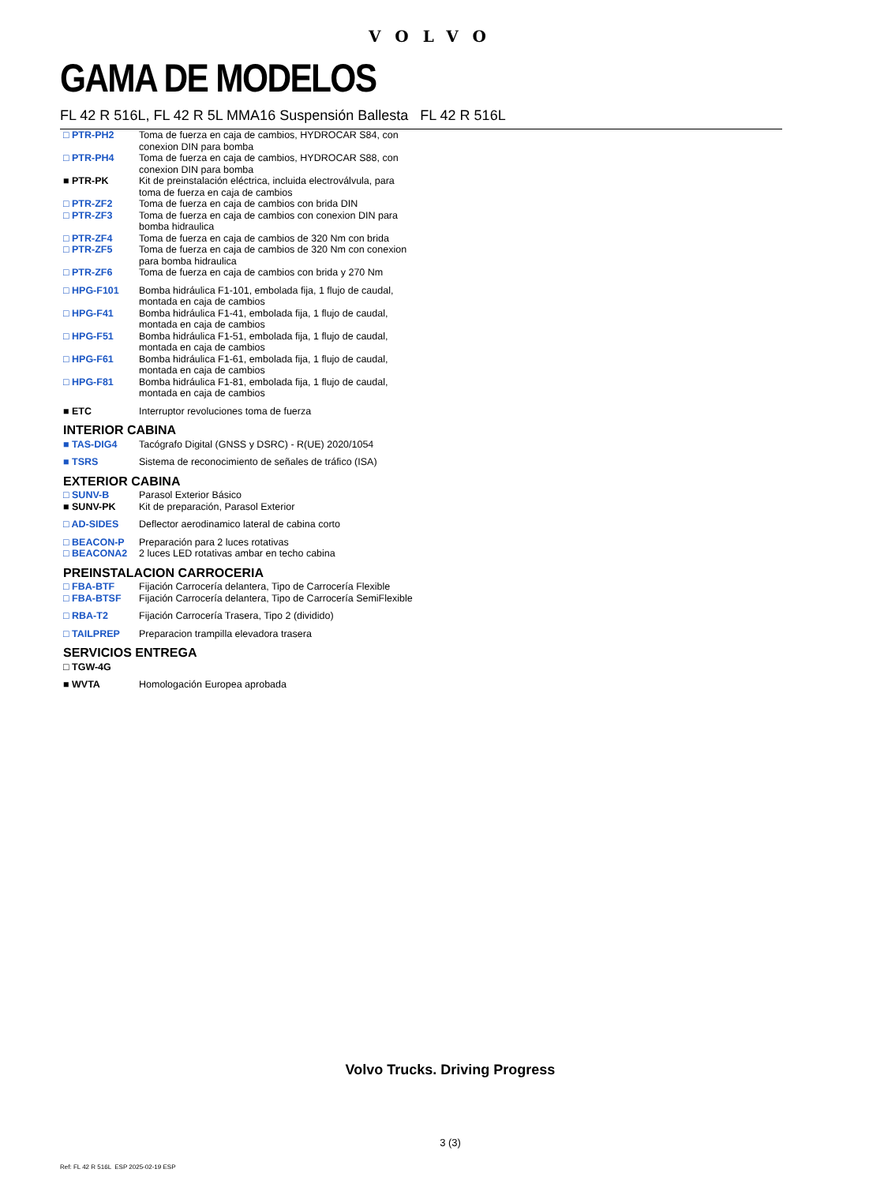VOLVO
GAMA DE MODELOS
FL 42 R 516L, FL 42 R 5L MMA16 Suspensión Ballesta FL 42 R 516L
| □ PTR-PH2 | Toma de fuerza en caja de cambios, HYDROCAR S84, con conexion DIN para bomba |
| □ PTR-PH4 | Toma de fuerza en caja de cambios, HYDROCAR S88, con conexion DIN para bomba |
| ■ PTR-PK | Kit de preinstalación eléctrica, incluida electroválvula, para toma de fuerza en caja de cambios |
| □ PTR-ZF2 | Toma de fuerza en caja de cambios con brida DIN |
| □ PTR-ZF3 | Toma de fuerza en caja de cambios con conexion DIN para bomba hidraulica |
| □ PTR-ZF4 | Toma de fuerza en caja de cambios de 320 Nm con brida |
| □ PTR-ZF5 | Toma de fuerza en caja de cambios de 320 Nm con conexion para bomba hidraulica |
| □ PTR-ZF6 | Toma de fuerza en caja de cambios con brida y 270 Nm |
| □ HPG-F101 | Bomba hidráulica F1-101, embolada fija, 1 flujo de caudal, montada en caja de cambios |
| □ HPG-F41 | Bomba hidráulica F1-41, embolada fija, 1 flujo de caudal, montada en caja de cambios |
| □ HPG-F51 | Bomba hidráulica F1-51, embolada fija, 1 flujo de caudal, montada en caja de cambios |
| □ HPG-F61 | Bomba hidráulica F1-61, embolada fija, 1 flujo de caudal, montada en caja de cambios |
| □ HPG-F81 | Bomba hidráulica F1-81, embolada fija, 1 flujo de caudal, montada en caja de cambios |
| ■ ETC | Interruptor revoluciones toma de fuerza |
| INTERIOR CABINA | |
| ■ TAS-DIG4 | Tacógrafo Digital (GNSS y DSRC) - R(UE) 2020/1054 |
| ■ TSRS | Sistema de reconocimiento de señales de tráfico (ISA) |
| EXTERIOR CABINA | |
| □ SUNV-B | Parasol Exterior Básico |
| ■ SUNV-PK | Kit de preparación, Parasol Exterior |
| □ AD-SIDES | Deflector aerodinamico lateral de cabina corto |
| □ BEACON-P | Preparación para 2 luces rotativas |
| □ BEACONA2 | 2 luces LED rotativas ambar en techo cabina |
| PREINSTALACION CARROCERIA | |
| □ FBA-BTF | Fijación Carrocería delantera, Tipo de Carrocería Flexible |
| □ FBA-BTSF | Fijación Carrocería delantera, Tipo de Carrocería SemiFlexible |
| □ RBA-T2 | Fijación Carrocería Trasera, Tipo 2 (dividido) |
| □ TAILPREP | Preparacion trampilla elevadora trasera |
| SERVICIOS ENTREGA | |
| □ TGW-4G | |
| ■ WVTA | Homologación Europea aprobada |
Volvo Trucks. Driving Progress
3 (3)
Ref: FL 42 R 516L ESP 2025-02-19 ESP